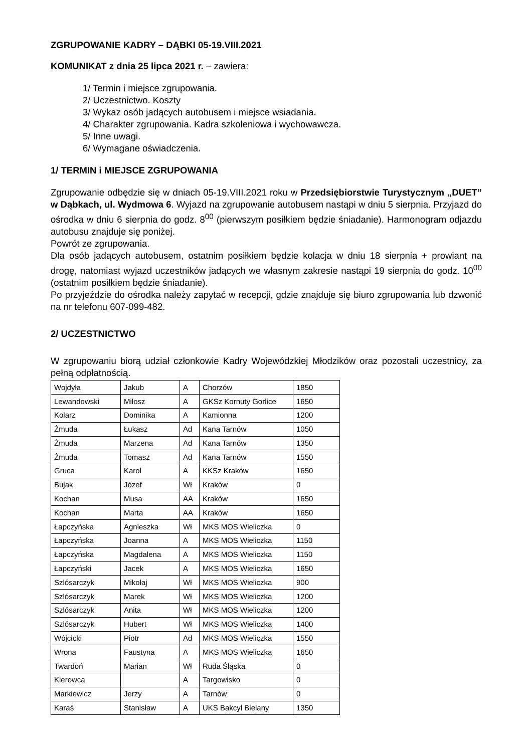ZGRUPOWANIE KADRY – DĄBKI 05-19.VIII.2021
KOMUNIKAT z dnia 25 lipca 2021 r. – zawiera:
1/ Termin i miejsce zgrupowania.
2/ Uczestnictwo. Koszty
3/ Wykaz osób jadących autobusem i miejsce wsiadania.
4/ Charakter zgrupowania. Kadra szkoleniowa i wychowawcza.
5/ Inne uwagi.
6/ Wymagane oświadczenia.
1/ TERMIN i MIEJSCE ZGRUPOWANIA
Zgrupowanie odbędzie się w dniach 05-19.VIII.2021 roku w Przedsiębiorstwie Turystycznym „DUET” w Dąbkach, ul. Wydmowa 6. Wyjazd na zgrupowanie autobusem nastąpi w dniu 5 sierpnia. Przyjazd do ośrodka w dniu 6 sierpnia do godz. 8<sup>00</sup> (pierwszym posiłkiem będzie śniadanie). Harmonogram odjazdu autobusu znajduje się poniżej.
Powrót ze zgrupowania.
Dla osób jadących autobusem, ostatnim posiłkiem będzie kolacja w dniu 18 sierpnia + prowiant na drogę, natomiast wyjazd uczestników jadących we własnym zakresie nastąpi 19 sierpnia do godz. 10<sup>00</sup> (ostatnim posiłkiem będzie śniadanie).
Po przyjeździe do ośrodka należy zapytać w recepcji, gdzie znajduje się biuro zgrupowania lub dzwonić na nr telefonu 607-099-482.
2/ UCZESTNICTWO
W zgrupowaniu biorą udział członkowie Kadry Wojewódzkiej Młodzików oraz pozostali uczestnicy, za pełną odpłatnością.
| Wojdyła | Jakub | A | Chorzów | 1850 |
| Lewandowski | Miłosz | A | GKSz Kornuty Gorlice | 1650 |
| Kolarz | Dominika | A | Kamionna | 1200 |
| Żmuda | Łukasz | Ad | Kana Tarnów | 1050 |
| Żmuda | Marzena | Ad | Kana Tarnów | 1350 |
| Żmuda | Tomasz | Ad | Kana Tarnów | 1550 |
| Gruca | Karol | A | KKSz Kraków | 1650 |
| Bujak | Józef | Wł | Kraków | 0 |
| Kochan | Musa | AA | Kraków | 1650 |
| Kochan | Marta | AA | Kraków | 1650 |
| Łapczyńska | Agnieszka | Wł | MKS MOS Wieliczka | 0 |
| Łapczyńska | Joanna | A | MKS MOS Wieliczka | 1150 |
| Łapczyńska | Magdalena | A | MKS MOS Wieliczka | 1150 |
| Łapczyński | Jacek | A | MKS MOS Wieliczka | 1650 |
| Szlósarczyk | Mikołaj | Wł | MKS MOS Wieliczka | 900 |
| Szlósarczyk | Marek | Wł | MKS MOS Wieliczka | 1200 |
| Szlósarczyk | Anita | Wł | MKS MOS Wieliczka | 1200 |
| Szlósarczyk | Hubert | Wł | MKS MOS Wieliczka | 1400 |
| Wójcicki | Piotr | Ad | MKS MOS Wieliczka | 1550 |
| Wrona | Faustyna | A | MKS MOS Wieliczka | 1650 |
| Twardoń | Marian | Wł | Ruda Śląska | 0 |
| Kierowca | | A | Targowisko | 0 |
| Markiewicz | Jerzy | A | Tarnów | 0 |
| Karaś | Stanisław | A | UKS Bakcyl Bielany | 1350 |